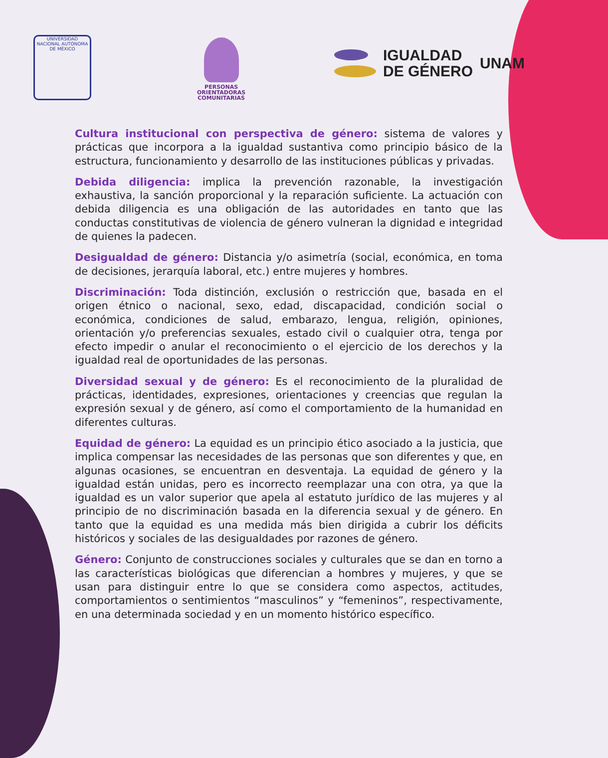UNIVERSIDAD NACIONAL AUTÓNOMA DE MÉXICO
PERSONAS
ORIENTADORAS
COMUNITARIAS
IGUALDAD
DE GÉNERO
UNAM
Cultura institucional con perspectiva de género: sistema de valores y prácticas que incorpora a la igualdad sustantiva como principio básico de la estructura, funcionamiento y desarrollo de las instituciones públicas y privadas.
Debida diligencia: implica la prevención razonable, la investigación exhaustiva, la sanción proporcional y la reparación suficiente. La actuación con debida diligencia es una obligación de las autoridades en tanto que las conductas constitutivas de violencia de género vulneran la dignidad e integridad de quienes la padecen.
Desigualdad de género: Distancia y/o asimetría (social, económica, en toma de decisiones, jerarquía laboral, etc.) entre mujeres y hombres.
Discriminación: Toda distinción, exclusión o restricción que, basada en el origen étnico o nacional, sexo, edad, discapacidad, condición social o económica, condiciones de salud, embarazo, lengua, religión, opiniones, orientación y/o preferencias sexuales, estado civil o cualquier otra, tenga por efecto impedir o anular el reconocimiento o el ejercicio de los derechos y la igualdad real de oportunidades de las personas.
Diversidad sexual y de género: Es el reconocimiento de la pluralidad de prácticas, identidades, expresiones, orientaciones y creencias que regulan la expresión sexual y de género, así como el comportamiento de la humanidad en diferentes culturas.
Equidad de género: La equidad es un principio ético asociado a la justicia, que implica compensar las necesidades de las personas que son diferentes y que, en algunas ocasiones, se encuentran en desventaja. La equidad de género y la igualdad están unidas, pero es incorrecto reemplazar una con otra, ya que la igualdad es un valor superior que apela al estatuto jurídico de las mujeres y al principio de no discriminación basada en la diferencia sexual y de género. En tanto que la equidad es una medida más bien dirigida a cubrir los déficits históricos y sociales de las desigualdades por razones de género.
Género: Conjunto de construcciones sociales y culturales que se dan en torno a las características biológicas que diferencian a hombres y mujeres, y que se usan para distinguir entre lo que se considera como aspectos, actitudes, comportamientos o sentimientos “masculinos” y “femeninos”, respectivamente, en una determinada sociedad y en un momento histórico específico.